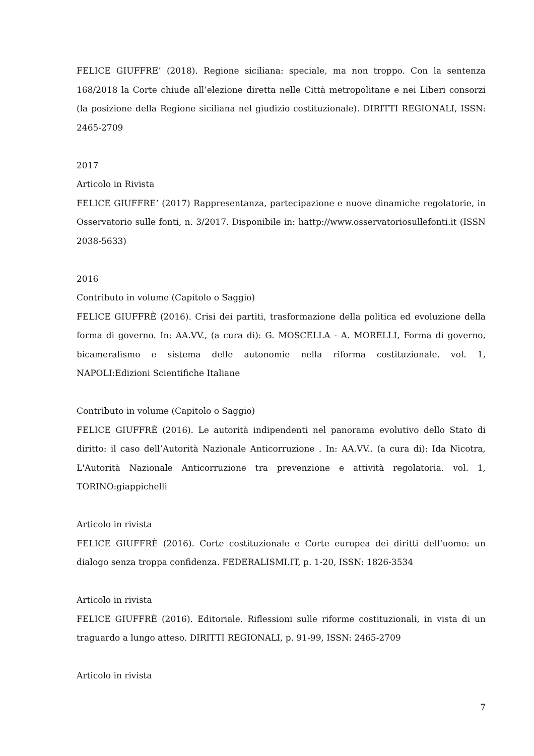FELICE GIUFFRE’ (2018). Regione siciliana: speciale, ma non troppo. Con la sentenza 168/2018 la Corte chiude all’elezione diretta nelle Città metropolitane e nei Liberi consorzi (la posizione della Regione siciliana nel giudizio costituzionale). DIRITTI REGIONALI, ISSN: 2465-2709
2017
Articolo in Rivista
FELICE GIUFFRE’ (2017) Rappresentanza, partecipazione e nuove dinamiche regolatorie, in Osservatorio sulle fonti, n. 3/2017. Disponibile in: hattp://www.osservatoriosullefonti.it (ISSN 2038-5633)
2016
Contributo in volume (Capitolo o Saggio)
FELICE GIUFFRÈ (2016). Crisi dei partiti, trasformazione della politica ed evoluzione della forma di governo. In: AA.VV., (a cura di): G. MOSCELLA - A. MORELLI, Forma di governo, bicameralismo e sistema delle autonomie nella riforma costituzionale. vol. 1, NAPOLI:Edizioni Scientifiche Italiane
Contributo in volume (Capitolo o Saggio)
FELICE GIUFFRÈ (2016). Le autorità indipendenti nel panorama evolutivo dello Stato di diritto: il caso dell’Autorità Nazionale Anticorruzione . In: AA.VV.. (a cura di): Ida Nicotra, L'Autorità Nazionale Anticorruzione tra prevenzione e attività regolatoria. vol. 1, TORINO:giappichelli
Articolo in rivista
FELICE GIUFFRÈ (2016). Corte costituzionale e Corte europea dei diritti dell’uomo: un dialogo senza troppa confidenza. FEDERALISMI.IT, p. 1-20, ISSN: 1826-3534
Articolo in rivista
FELICE GIUFFRÈ (2016). Editoriale. Riflessioni sulle riforme costituzionali, in vista di un traguardo a lungo atteso. DIRITTI REGIONALI, p. 91-99, ISSN: 2465-2709
Articolo in rivista
7